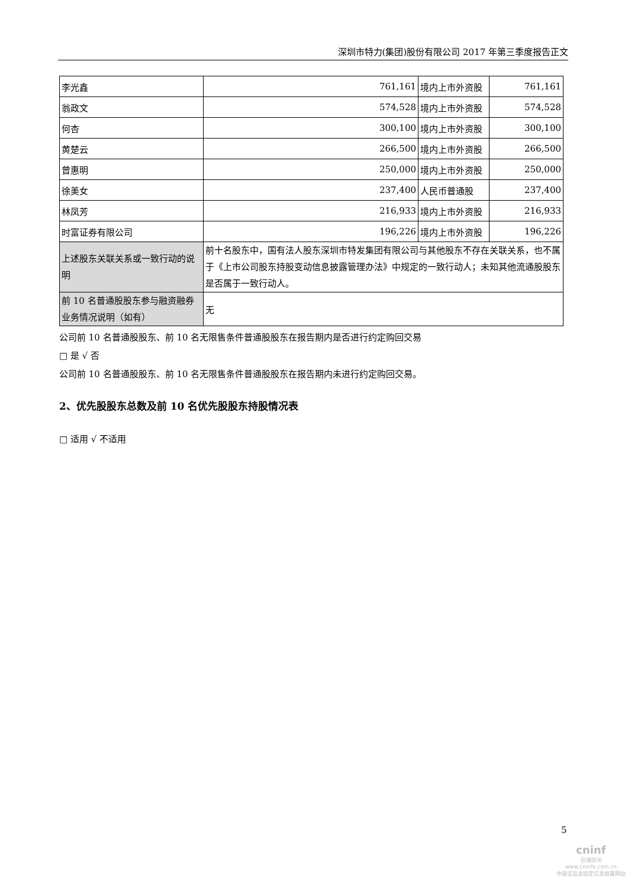深圳市特力(集团)股份有限公司 2017 年第三季度报告正文
| 李光鑫 | 761,161 | 境内上市外资股 | 761,161 |
| 翁政文 | 574,528 | 境内上市外资股 | 574,528 |
| 何杏 | 300,100 | 境内上市外资股 | 300,100 |
| 黄楚云 | 266,500 | 境内上市外资股 | 266,500 |
| 曾惠明 | 250,000 | 境内上市外资股 | 250,000 |
| 徐美女 | 237,400 | 人民币普通股 | 237,400 |
| 林凤芳 | 216,933 | 境内上市外资股 | 216,933 |
| 时富证券有限公司 | 196,226 | 境内上市外资股 | 196,226 |
| 上述股东关联关系或一致行动的说明 | 前十名股东中，国有法人股东深圳市特发集团有限公司与其他股东不存在关联关系，也不属于《上市公司股东持股变动信息披露管理办法》中规定的一致行动人；未知其他流通股股东是否属于一致行动人。 | | |
| 前 10 名普通股股东参与融资融券业务情况说明（如有） | 无 | | |
公司前 10 名普通股股东、前 10 名无限售条件普通股股东在报告期内是否进行约定购回交易
□ 是 √ 否
公司前 10 名普通股股东、前 10 名无限售条件普通股股东在报告期内未进行约定购回交易。
2、优先股股东总数及前 10 名优先股股东持股情况表
□ 适用 √ 不适用
5
cninf
巨潮资讯
www.cninfo.com.cn
中国证监会指定信息披露网站